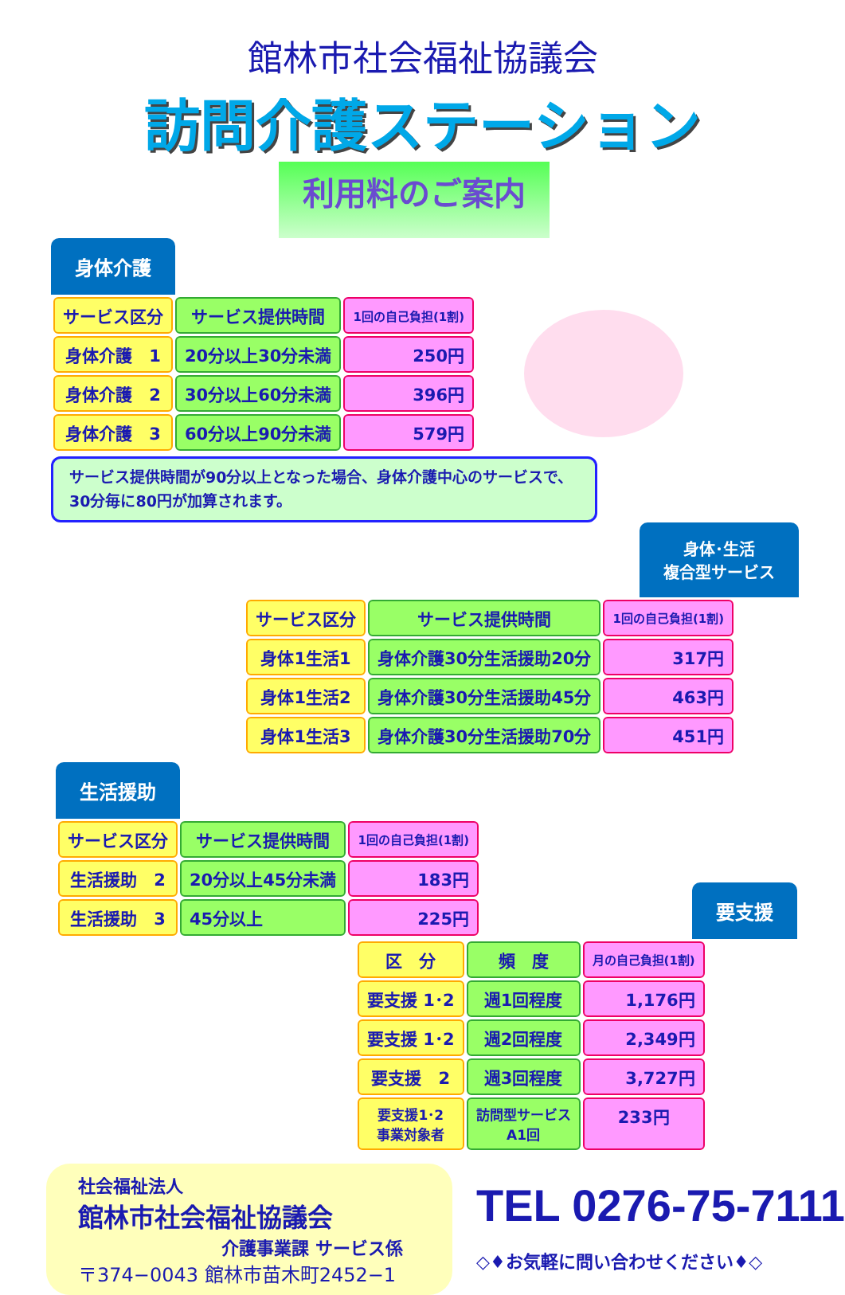館林市社会福祉協議会
訪問介護ステーション
利用料のご案内
身体介護
| サービス区分 | サービス提供時間 | 1回の自己負担(1割) |
| --- | --- | --- |
| 身体介護 1 | 20分以上30分未満 | 250円 |
| 身体介護 2 | 30分以上60分未満 | 396円 |
| 身体介護 3 | 60分以上90分未満 | 579円 |
サービス提供時間が90分以上となった場合、身体介護中心のサービスで、30分毎に80円が加算されます。
身体･生活
複合型サービス
| サービス区分 | サービス提供時間 | 1回の自己負担(1割) |
| --- | --- | --- |
| 身体1生活1 | 身体介護30分生活援助20分 | 317円 |
| 身体1生活2 | 身体介護30分生活援助45分 | 463円 |
| 身体1生活3 | 身体介護30分生活援助70分 | 451円 |
生活援助
| サービス区分 | サービス提供時間 | 1回の自己負担(1割) |
| --- | --- | --- |
| 生活援助 2 | 20分以上45分未満 | 183円 |
| 生活援助 3 | 45分以上 | 225円 |
要支援
| 区 分 | 頻 度 | 月の自己負担(1割) |
| --- | --- | --- |
| 要支援 1･2 | 週1回程度 | 1,176円 |
| 要支援 1･2 | 週2回程度 | 2,349円 |
| 要支援 2 | 週3回程度 | 3,727円 |
| 要支援1･2 事業対象者 | 訪問型サービス A1回 | 233円 |
社会福祉法人
館林市社会福祉協議会
介護事業課 サービス係
〒374−0043 館林市苗木町2452−1
TEL 0276-75-7111
◇♦お気軽に問い合わせください♦◇